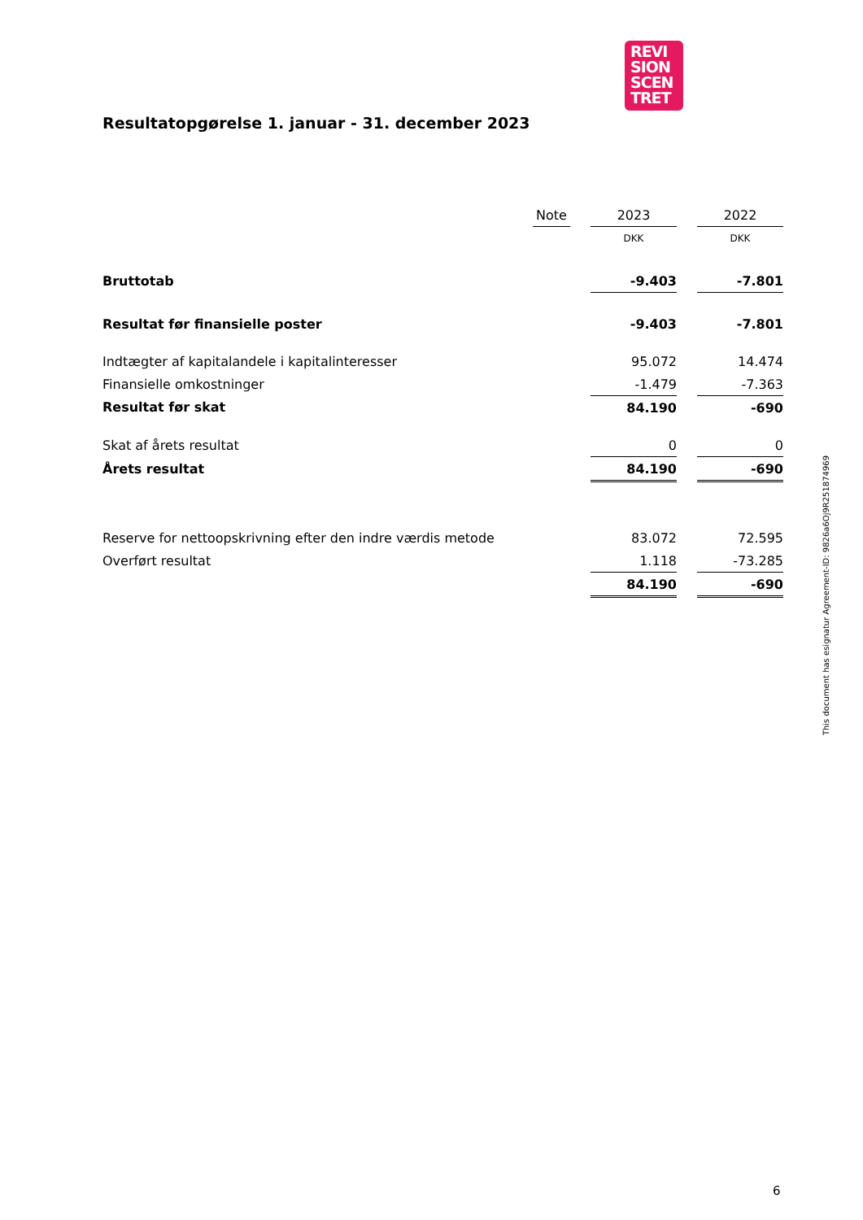REVI
SION
SCEN
TRET
Resultatopgørelse 1. januar - 31. december 2023
| | Note | | 2023 | | 2022 |
| --- | --- | --- | --- | --- | --- |
| | | | DKK | | DKK |
| Bruttotab | | | -9.403 | | -7.801 |
| Resultat før finansielle poster | | | -9.403 | | -7.801 |
| Indtægter af kapitalandele i kapitalinteresser | | | 95.072 | | 14.474 |
| Finansielle omkostninger | | | -1.479 | | -7.363 |
| Resultat før skat | | | 84.190 | | -690 |
| Skat af årets resultat | | | 0 | | 0 |
| Årets resultat | | | 84.190 | | -690 |
| Reserve for nettoopskrivning efter den indre værdis metode | | | 83.072 | | 72.595 |
| Overført resultat | | | 1.118 | | -73.285 |
| | | | 84.190 | | -690 |
This document has esignatur Agreement-ID: 9826a6Oj9R251874969
6